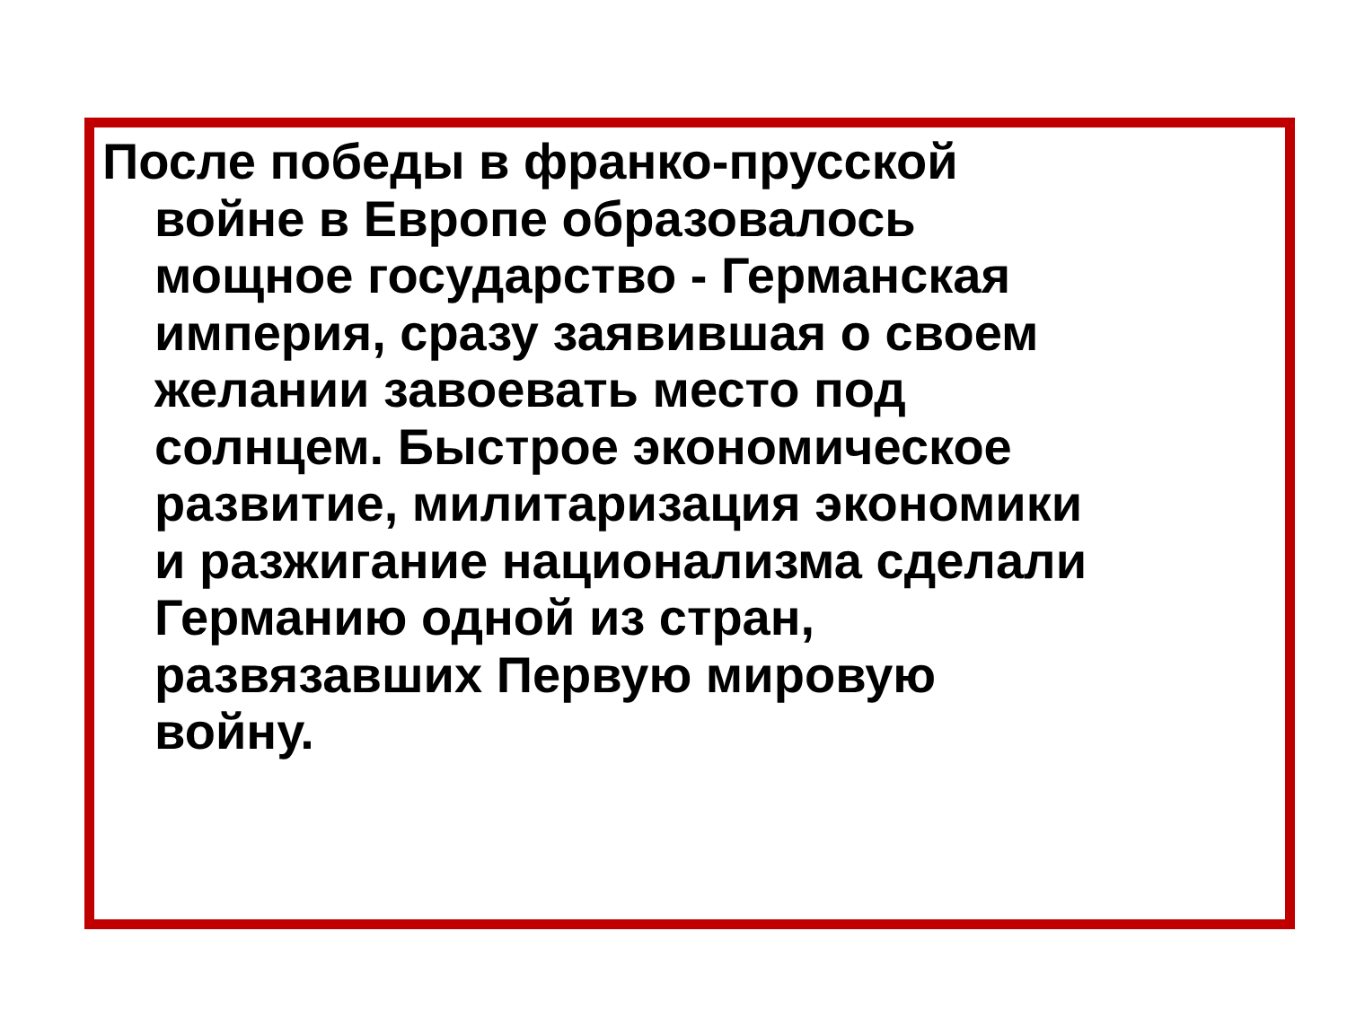После победы в франко-прусской
войне в Европе образовалось
мощное государство - Германская
империя, сразу заявившая о своем
желании завоевать место под
солнцем. Быстрое экономическое
развитие, милитаризация экономики
и разжигание национализма сделали
Германию одной из стран,
развязавших Первую мировую
войну.